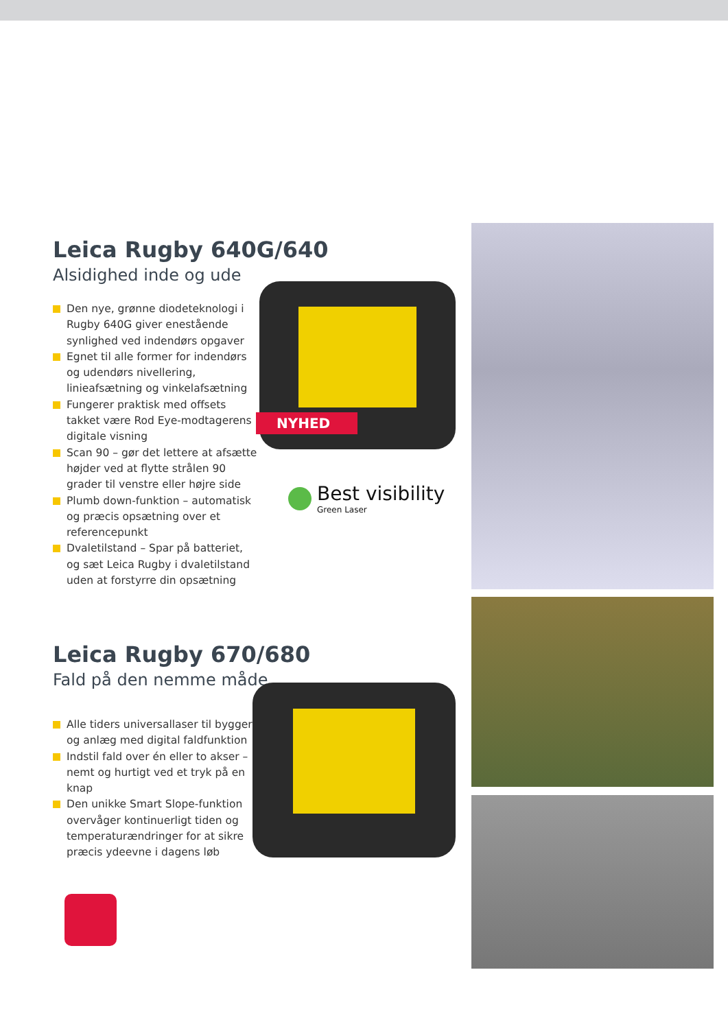Leica Rugby 640G/640
Alsidighed inde og ude
Den nye, grønne diodeteknologi i Rugby 640G giver enestående synlighed ved indendørs opgaver
Egnet til alle former for indendørs og udendørs nivellering, linieafsætning og vinkelafsætning
Fungerer praktisk med offsets takket være Rod Eye-modtagerens digitale visning
Scan 90 – gør det lettere at afsætte højder ved at flytte strålen 90 grader til venstre eller højre side
Plumb down-funktion – automatisk og præcis opsætning over et referencepunkt
Dvaletilstand – Spar på batteriet, og sæt Leica Rugby i dvaletilstand uden at forstyrre din opsætning
NYHED
Best visibility
Green Laser
Leica Rugby 670/680
Fald på den nemme måde
Alle tiders universallaser til byggeri og anlæg med digital faldfunktion
Indstil fald over én eller to akser – nemt og hurtigt ved et tryk på en knap
Den unikke Smart Slope-funktion overvåger kontinuerligt tiden og temperaturændringer for at sikre præcis ydeevne i dagens løb